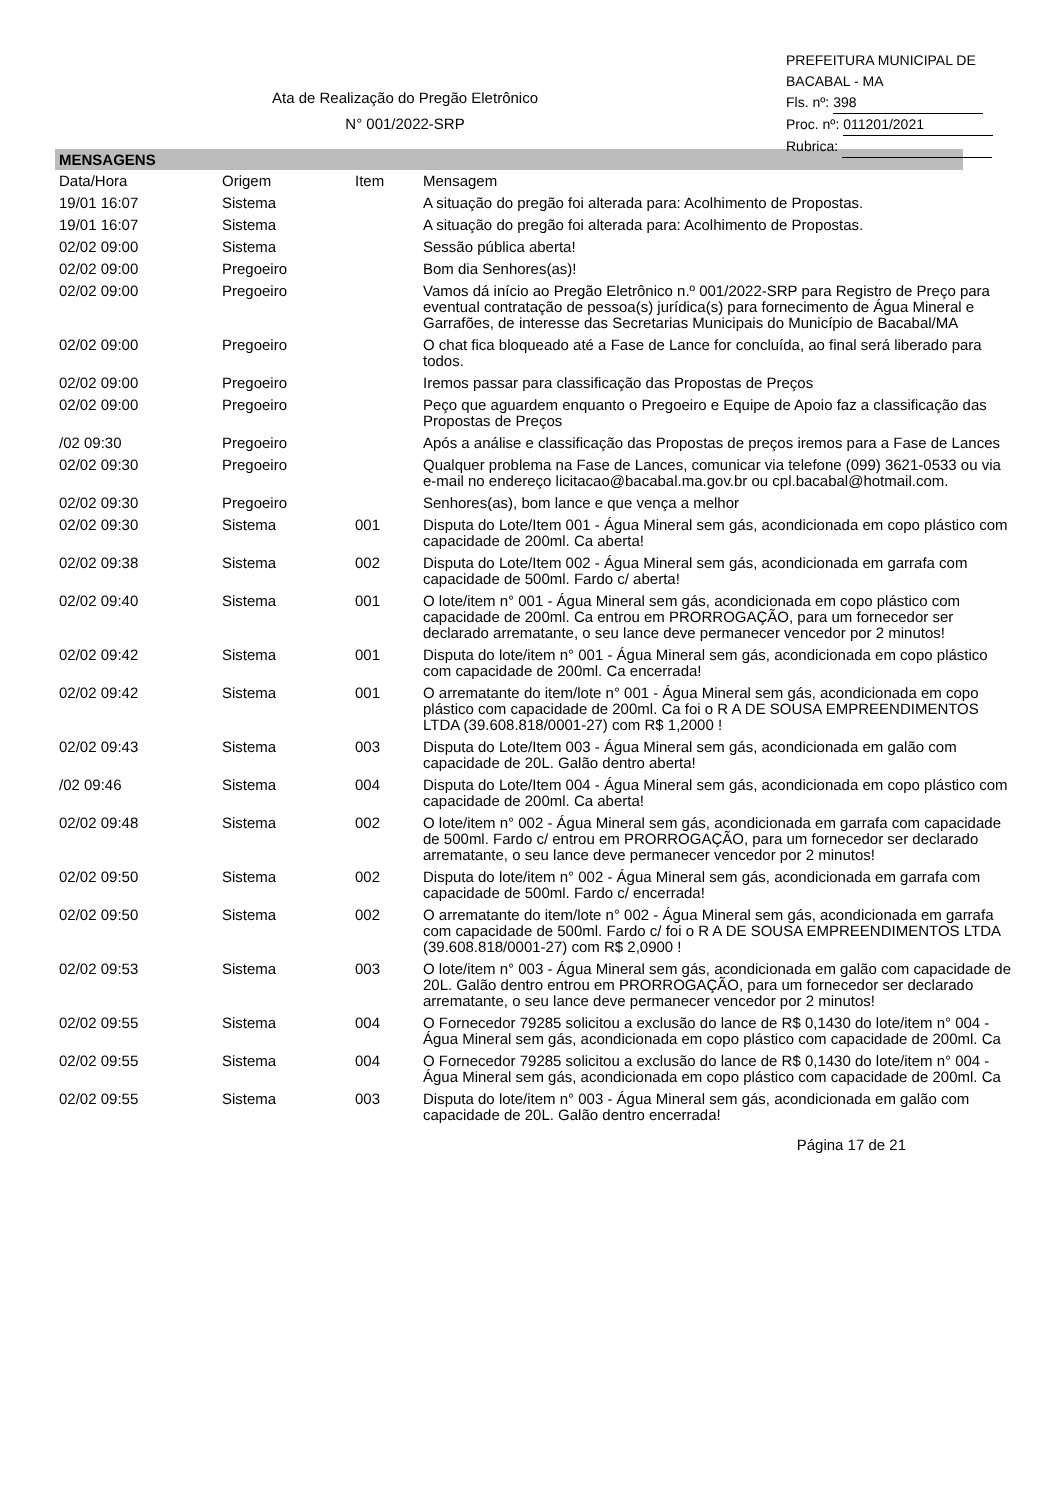PREFEITURA MUNICIPAL DE BACABAL - MA
Fls. nº: 398
Proc. nº: 011201/2021
Rubrica:
Ata de Realização do Pregão Eletrônico
N° 001/2022-SRP
MENSAGENS
| Data/Hora | Origem | Item | Mensagem |
| --- | --- | --- | --- |
| 19/01 16:07 | Sistema | | A situação do pregão foi alterada para: Acolhimento de Propostas. |
| 19/01 16:07 | Sistema | | A situação do pregão foi alterada para: Acolhimento de Propostas. |
| 02/02 09:00 | Sistema | | Sessão pública aberta! |
| 02/02 09:00 | Pregoeiro | | Bom dia Senhores(as)! |
| 02/02 09:00 | Pregoeiro | | Vamos dá início ao Pregão Eletrônico n.º 001/2022-SRP para Registro de Preço para eventual contratação de pessoa(s) jurídica(s) para fornecimento de Água Mineral e Garrafões, de interesse das Secretarias Municipais do Município de Bacabal/MA |
| 02/02 09:00 | Pregoeiro | | O chat fica bloqueado até a Fase de Lance for concluída, ao final será liberado para todos. |
| 02/02 09:00 | Pregoeiro | | Iremos passar para classificação das Propostas de Preços |
| 02/02 09:00 | Pregoeiro | | Peço que aguardem enquanto o Pregoeiro e Equipe de Apoio faz a classificação das Propostas de Preços |
| /02 09:30 | Pregoeiro | | Após a análise e classificação das Propostas de preços iremos para a Fase de Lances |
| 02/02 09:30 | Pregoeiro | | Qualquer problema na Fase de Lances, comunicar via telefone (099) 3621-0533 ou via e-mail no endereço licitacao@bacabal.ma.gov.br ou cpl.bacabal@hotmail.com. |
| 02/02 09:30 | Pregoeiro | | Senhores(as), bom lance e que vença a melhor |
| 02/02 09:30 | Sistema | 001 | Disputa do Lote/Item 001 - Água Mineral sem gás, acondicionada em copo plástico com capacidade de 200ml. Ca aberta! |
| 02/02 09:38 | Sistema | 002 | Disputa do Lote/Item 002 - Água Mineral sem gás, acondicionada em garrafa com capacidade de 500ml. Fardo c/ aberta! |
| 02/02 09:40 | Sistema | 001 | O lote/item n° 001 - Água Mineral sem gás, acondicionada em copo plástico com capacidade de 200ml. Ca entrou em PRORROGAÇÃO, para um fornecedor ser declarado arrematante, o seu lance deve permanecer vencedor por 2 minutos! |
| 02/02 09:42 | Sistema | 001 | Disputa do lote/item n° 001 - Água Mineral sem gás, acondicionada em copo plástico com capacidade de 200ml. Ca encerrada! |
| 02/02 09:42 | Sistema | 001 | O arrematante do item/lote n° 001 - Água Mineral sem gás, acondicionada em copo plástico com capacidade de 200ml. Ca foi o R A DE SOUSA EMPREENDIMENTOS LTDA (39.608.818/0001-27) com R$ 1,2000 ! |
| 02/02 09:43 | Sistema | 003 | Disputa do Lote/Item 003 - Água Mineral sem gás, acondicionada em galão com capacidade de 20L. Galão dentro aberta! |
| /02 09:46 | Sistema | 004 | Disputa do Lote/Item 004 - Água Mineral sem gás, acondicionada em copo plástico com capacidade de 200ml. Ca aberta! |
| 02/02 09:48 | Sistema | 002 | O lote/item n° 002 - Água Mineral sem gás, acondicionada em garrafa com capacidade de 500ml. Fardo c/ entrou em PRORROGAÇÃO, para um fornecedor ser declarado arrematante, o seu lance deve permanecer vencedor por 2 minutos! |
| 02/02 09:50 | Sistema | 002 | Disputa do lote/item n° 002 - Água Mineral sem gás, acondicionada em garrafa com capacidade de 500ml. Fardo c/ encerrada! |
| 02/02 09:50 | Sistema | 002 | O arrematante do item/lote n° 002 - Água Mineral sem gás, acondicionada em garrafa com capacidade de 500ml. Fardo c/ foi o R A DE SOUSA EMPREENDIMENTOS LTDA (39.608.818/0001-27) com R$ 2,0900 ! |
| 02/02 09:53 | Sistema | 003 | O lote/item n° 003 - Água Mineral sem gás, acondicionada em galão com capacidade de 20L. Galão dentro entrou em PRORROGAÇÃO, para um fornecedor ser declarado arrematante, o seu lance deve permanecer vencedor por 2 minutos! |
| 02/02 09:55 | Sistema | 004 | O Fornecedor 79285 solicitou a exclusão do lance de R$ 0,1430 do lote/item n° 004 - Água Mineral sem gás, acondicionada em copo plástico com capacidade de 200ml. Ca |
| 02/02 09:55 | Sistema | 004 | O Fornecedor 79285 solicitou a exclusão do lance de R$ 0,1430 do lote/item n° 004 - Água Mineral sem gás, acondicionada em copo plástico com capacidade de 200ml. Ca |
| 02/02 09:55 | Sistema | 003 | Disputa do lote/item n° 003 - Água Mineral sem gás, acondicionada em galão com capacidade de 20L. Galão dentro encerrada! |
Página 17 de 21